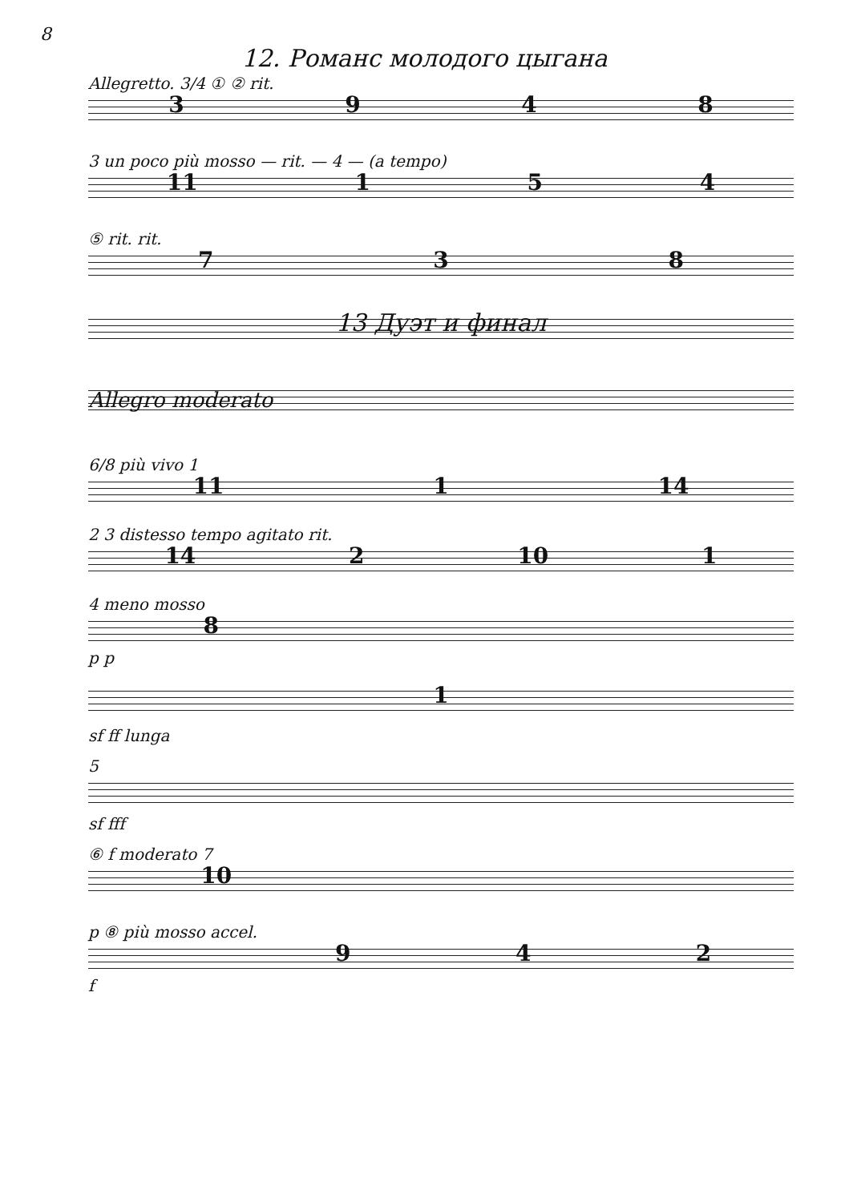8
12. Романс молодого цыгана
Allegretto. 3/4 ① ② rit.
3948
3 un poco più mosso — rit. — 4 — (a tempo)
11 154
⑤ rit. rit.
738
13 Дуэт и финал
Allegro moderato
6/8 più vivo 1
11 1 14
2 3 distesso tempo agitato rit.
14 2 10 1
4 meno mosso
8
p p
1
sf ff lunga
5
sf fff
⑥ f moderato 7
10
p ⑧ più mosso accel.
942
f